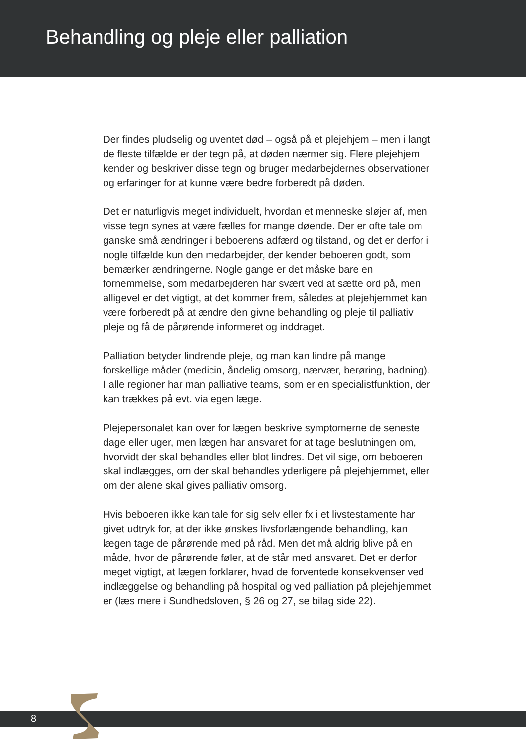Behandling og pleje eller palliation
Der findes pludselig og uventet død – også på et plejehjem – men i langt de fleste tilfælde er der tegn på, at døden nærmer sig. Flere plejehjem kender og beskriver disse tegn og bruger medarbejdernes observationer og erfaringer for at kunne være bedre forberedt på døden.
Det er naturligvis meget individuelt, hvordan et menneske sløjer af, men visse tegn synes at være fælles for mange døende. Der er ofte tale om ganske små ændringer i beboerens adfærd og tilstand, og det er derfor i nogle tilfælde kun den medarbejder, der kender beboeren godt, som bemærker ændringerne. Nogle gange er det måske bare en fornemmelse, som medarbejderen har svært ved at sætte ord på, men alligevel er det vigtigt, at det kommer frem, således at plejehjemmet kan være forberedt på at ændre den givne behandling og pleje til palliativ pleje og få de pårørende informeret og inddraget.
Palliation betyder lindrende pleje, og man kan lindre på mange forskellige måder (medicin, åndelig omsorg, nærvær, berøring, badning). I alle regioner har man palliative teams, som er en specialistfunktion, der kan trækkes på evt. via egen læge.
Plejepersonalet kan over for lægen beskrive symptomerne de seneste dage eller uger, men lægen har ansvaret for at tage beslutningen om, hvorvidt der skal behandles eller blot lindres. Det vil sige, om beboeren skal indlægges, om der skal behandles yderligere på plejehjemmet, eller om der alene skal gives palliativ omsorg.
Hvis beboeren ikke kan tale for sig selv eller fx i et livstestamente har givet udtryk for, at der ikke ønskes livsforlængende behandling, kan lægen tage de pårørende med på råd. Men det må aldrig blive på en måde, hvor de pårørende føler, at de står med ansvaret. Det er derfor meget vigtigt, at lægen forklarer, hvad de forventede konsekvenser ved indlæggelse og behandling på hospital og ved palliation på plejehjemmet er (læs mere i Sundhedsloven, § 26 og 27, se bilag side 22).
8